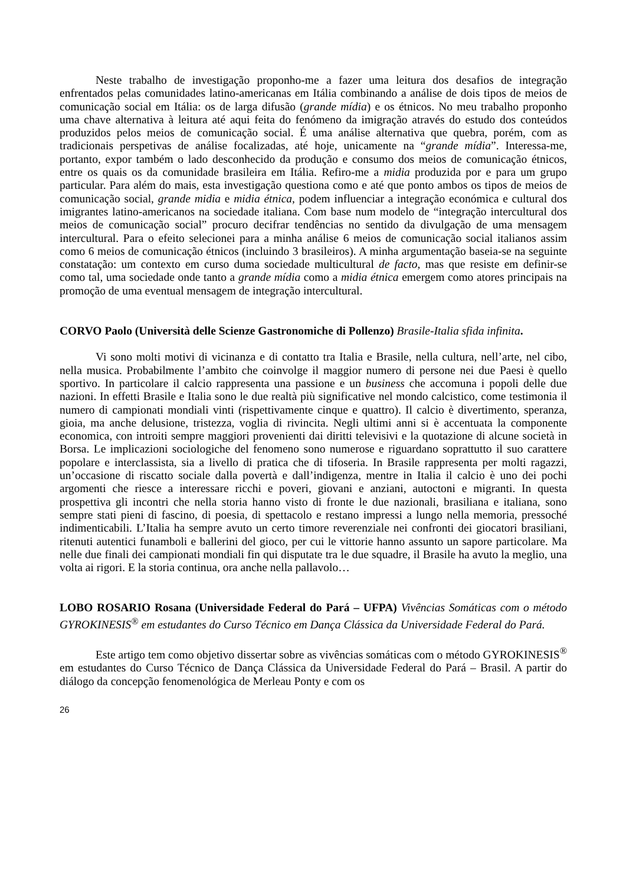Neste trabalho de investigação proponho-me a fazer uma leitura dos desafios de integração enfrentados pelas comunidades latino-americanas em Itália combinando a análise de dois tipos de meios de comunicação social em Itália: os de larga difusão (grande mídia) e os étnicos. No meu trabalho proponho uma chave alternativa à leitura até aqui feita do fenómeno da imigração através do estudo dos conteúdos produzidos pelos meios de comunicação social. É uma análise alternativa que quebra, porém, com as tradicionais perspetivas de análise focalizadas, até hoje, unicamente na “grande mídia”. Interessa-me, portanto, expor também o lado desconhecido da produção e consumo dos meios de comunicação étnicos, entre os quais os da comunidade brasileira em Itália. Refiro-me a midia produzida por e para um grupo particular. Para além do mais, esta investigação questiona como e até que ponto ambos os tipos de meios de comunicação social, grande midia e midia étnica, podem influenciar a integração económica e cultural dos imigrantes latino-americanos na sociedade italiana. Com base num modelo de “integração intercultural dos meios de comunicação social” procuro decifrar tendências no sentido da divulgação de uma mensagem intercultural. Para o efeito selecionei para a minha análise 6 meios de comunicação social italianos assim como 6 meios de comunicação étnicos (incluindo 3 brasileiros). A minha argumentação baseia-se na seguinte constatação: um contexto em curso duma sociedade multicultural de facto, mas que resiste em definir-se como tal, uma sociedade onde tanto a grande mídia como a midia étnica emergem como atores principais na promoção de uma eventual mensagem de integração intercultural.
CORVO Paolo (Università delle Scienze Gastronomiche di Pollenzo) Brasile-Italia sfida infinita.
Vi sono molti motivi di vicinanza e di contatto tra Italia e Brasile, nella cultura, nell’arte, nel cibo, nella musica. Probabilmente l’ambito che coinvolge il maggior numero di persone nei due Paesi è quello sportivo. In particolare il calcio rappresenta una passione e un business che accomuna i popoli delle due nazioni. In effetti Brasile e Italia sono le due realtà più significative nel mondo calcistico, come testimonia il numero di campionati mondiali vinti (rispettivamente cinque e quattro). Il calcio è divertimento, speranza, gioia, ma anche delusione, tristezza, voglia di rivincita. Negli ultimi anni si è accentuata la componente economica, con introiti sempre maggiori provenienti dai diritti televisivi e la quotazione di alcune società in Borsa. Le implicazioni sociologiche del fenomeno sono numerose e riguardano soprattutto il suo carattere popolare e interclassista, sia a livello di pratica che di tifoseria. In Brasile rappresenta per molti ragazzi, un’occasione di riscatto sociale dalla povertà e dall’indigenza, mentre in Italia il calcio è uno dei pochi argomenti che riesce a interessare ricchi e poveri, giovani e anziani, autoctoni e migranti. In questa prospettiva gli incontri che nella storia hanno visto di fronte le due nazionali, brasiliana e italiana, sono sempre stati pieni di fascino, di poesia, di spettacolo e restano impressi a lungo nella memoria, pressoché indimenticabili. L’Italia ha sempre avuto un certo timore reverenziale nei confronti dei giocatori brasiliani, ritenuti autentici funamboli e ballerini del gioco, per cui le vittorie hanno assunto un sapore particolare. Ma nelle due finali dei campionati mondiali fin qui disputate tra le due squadre, il Brasile ha avuto la meglio, una volta ai rigori. E la storia continua, ora anche nella pallavolo…
LOBO ROSARIO Rosana (Universidade Federal do Pará – UFPA) Vivências Somáticas com o método GYROKINESIS<sup>®</sup> em estudantes do Curso Técnico em Dança Clássica da Universidade Federal do Pará.
Este artigo tem como objetivo dissertar sobre as vivências somáticas com o método GYROKINESIS<sup>®</sup> em estudantes do Curso Técnico de Dança Clássica da Universidade Federal do Pará – Brasil. A partir do diálogo da concepção fenomenológica de Merleau Ponty e com os
26